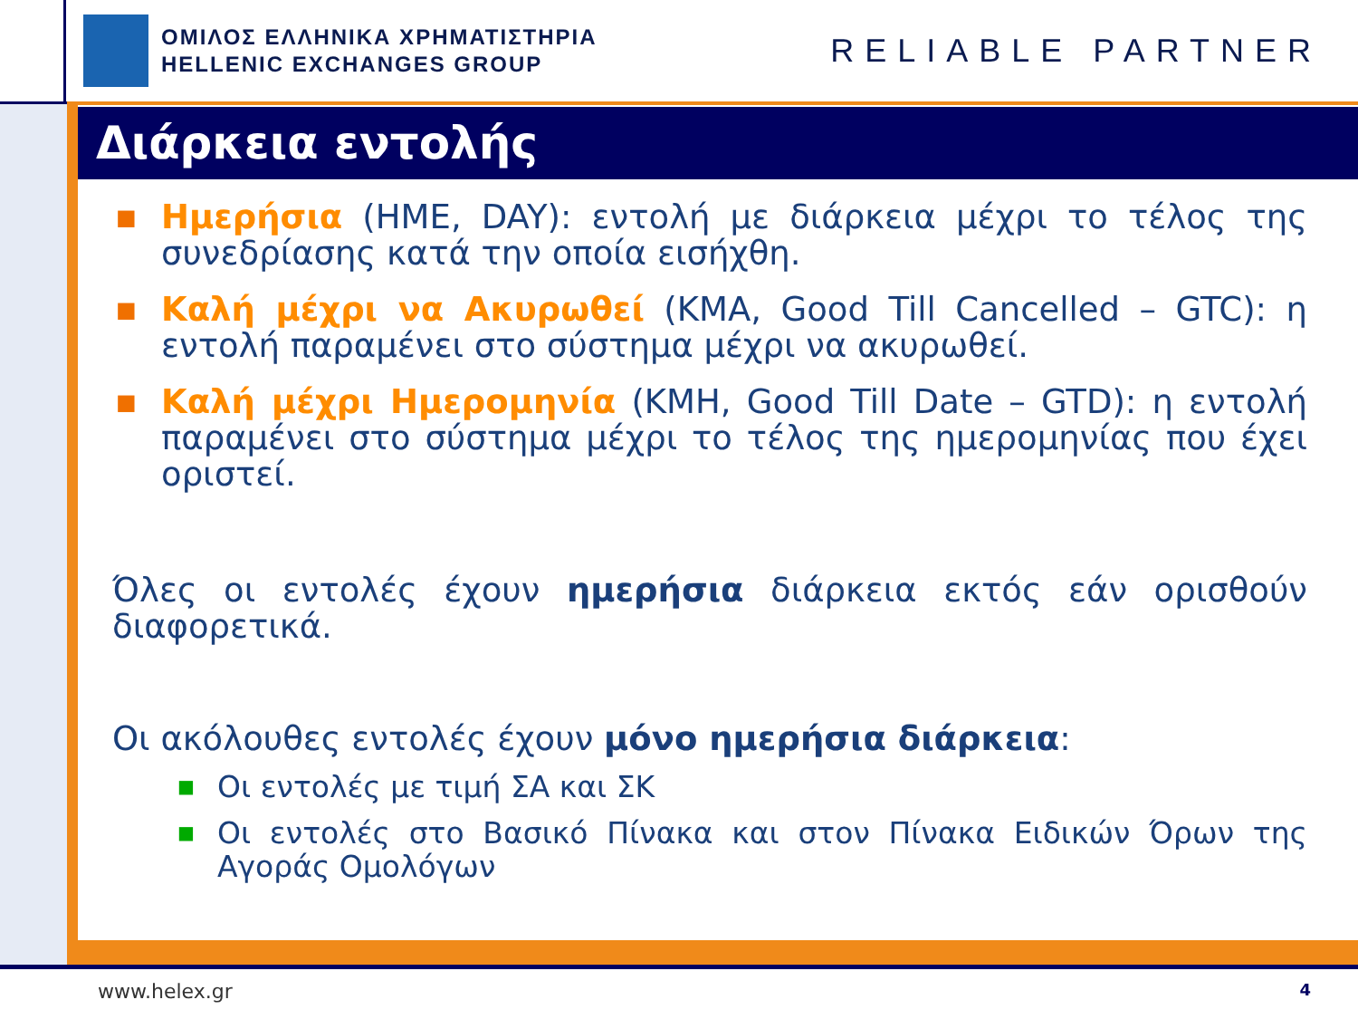ΟΜΙΛΟΣ ΕΛΛΗΝΙΚΑ ΧΡΗΜΑΤΙΣΤΗΡΙΑ
HELLENIC EXCHANGES GROUP
RELIABLE PARTNER
Διάρκεια εντολής
■ Ημερήσια (ΗΜΕ, DAY): εντολή με διάρκεια μέχρι το τέλος της συνεδρίασης κατά την οποία εισήχθη.
■ Καλή μέχρι να Ακυρωθεί (ΚΜΑ, Good Till Cancelled – GTC): η εντολή παραμένει στο σύστημα μέχρι να ακυρωθεί.
■ Καλή μέχρι Ημερομηνία (ΚΜΗ, Good Till Date – GTD): η εντολή παραμένει στο σύστημα μέχρι το τέλος της ημερομηνίας που έχει οριστεί.
Όλες οι εντολές έχουν ημερήσια διάρκεια εκτός εάν ορισθούν διαφορετικά.
Οι ακόλουθες εντολές έχουν μόνο ημερήσια διάρκεια:
■ Οι εντολές με τιμή ΣΑ και ΣΚ
■ Οι εντολές στο Βασικό Πίνακα και στον Πίνακα Ειδικών Όρων της Αγοράς Ομολόγων
www.helex.gr 4